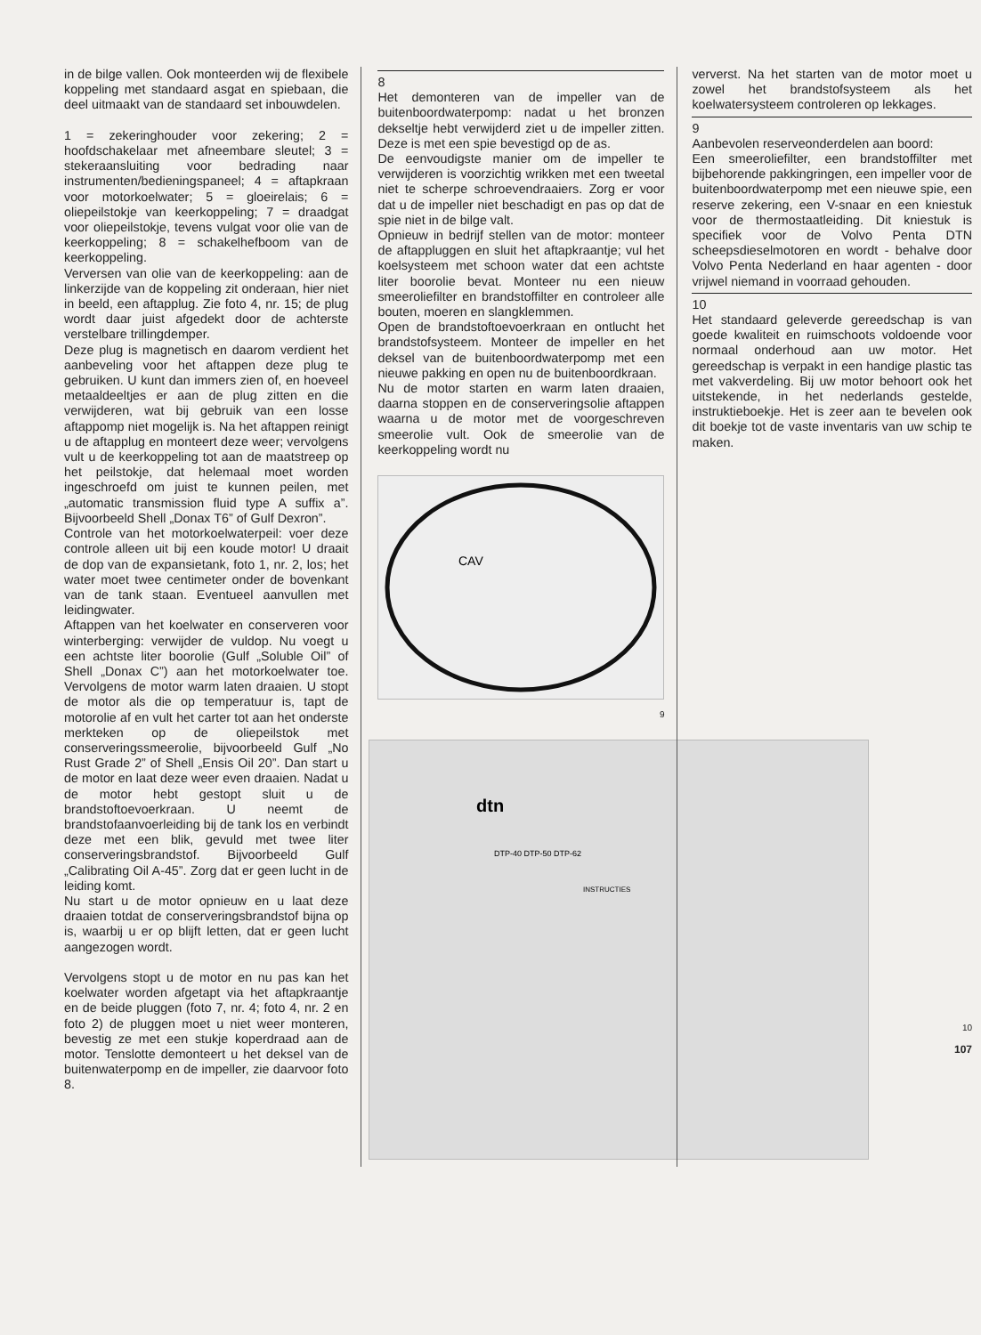in de bilge vallen. Ook monteerden wij de flexibele koppeling met standaard asgat en spiebaan, die deel uitmaakt van de standaard set inbouwdelen.
1 = zekeringhouder voor zekering; 2 = hoofdschakelaar met afneembare sleutel; 3 = stekeraansluiting voor bedrading naar instrumenten/bedieningspaneel; 4 = aftapkraan voor motorkoelwater; 5 = gloeirelais; 6 = oliepeilstokje van keerkoppeling; 7 = draadgat voor oliepeilstokje, tevens vulgat voor olie van de keerkoppeling; 8 = schakelhefboom van de keerkoppeling.
Verversen van olie van de keerkoppeling: aan de linkerzijde van de koppeling zit onderaan, hier niet in beeld, een aftapplug. Zie foto 4, nr. 15; de plug wordt daar juist afgedekt door de achterste verstelbare trillingdemper.
Deze plug is magnetisch en daarom verdient het aanbeveling voor het aftappen deze plug te gebruiken. U kunt dan immers zien of, en hoeveel metaaldeeltjes er aan de plug zitten en die verwijderen, wat bij gebruik van een losse aftappomp niet mogelijk is. Na het aftappen reinigt u de aftapplug en monteert deze weer; vervolgens vult u de keerkoppeling tot aan de maatstreep op het peilstokje, dat helemaal moet worden ingeschroefd om juist te kunnen peilen, met „automatic transmission fluid type A suffix a”. Bijvoorbeeld Shell „Donax T6” of Gulf Dexron”.
Controle van het motorkoelwaterpeil: voer deze controle alleen uit bij een koude motor! U draait de dop van de expansietank, foto 1, nr. 2, los; het water moet twee centimeter onder de bovenkant van de tank staan. Eventueel aanvullen met leidingwater.
Aftappen van het koelwater en conserveren voor winterberging: verwijder de vuldop. Nu voegt u een achtste liter boorolie (Gulf „Soluble Oil” of Shell „Donax C”) aan het motorkoelwater toe. Vervolgens de motor warm laten draaien. U stopt de motor als die op temperatuur is, tapt de motorolie af en vult het carter tot aan het onderste merkteken op de oliepeilstok met conserveringssmeerolie, bijvoorbeeld Gulf „No Rust Grade 2” of Shell „Ensis Oil 20”. Dan start u de motor en laat deze weer even draaien. Nadat u de motor hebt gestopt sluit u de brandstoftoevoerkraan. U neemt de brandstofaanvoerleiding bij de tank los en verbindt deze met een blik, gevuld met twee liter conserveringsbrandstof. Bijvoorbeeld Gulf „Calibrating Oil A-45”. Zorg dat er geen lucht in de leiding komt.
Nu start u de motor opnieuw en u laat deze draaien totdat de conserveringsbrandstof bijna op is, waarbij u er op blijft letten, dat er geen lucht aangezogen wordt.
Vervolgens stopt u de motor en nu pas kan het koelwater worden afgetapt via het aftapkraantje en de beide pluggen (foto 7, nr. 4; foto 4, nr. 2 en foto 2) de pluggen moet u niet weer monteren, bevestig ze met een stukje koperdraad aan de motor. Tenslotte demonteert u het deksel van de buitenwaterpomp en de impeller, zie daarvoor foto 8.
8
Het demonteren van de impeller van de buitenboordwaterpomp: nadat u het bronzen dekseltje hebt verwijderd ziet u de impeller zitten. Deze is met een spie bevestigd op de as.
De eenvoudigste manier om de impeller te verwijderen is voorzichtig wrikken met een tweetal niet te scherpe schroevendraaiers. Zorg er voor dat u de impeller niet beschadigt en pas op dat de spie niet in de bilge valt.
Opnieuw in bedrijf stellen van de motor: monteer de aftappluggen en sluit het aftapkraantje; vul het koelsysteem met schoon water dat een achtste liter boorolie bevat. Monteer nu een nieuw smeeroliefilter en brandstoffilter en controleer alle bouten, moeren en slangklemmen.
Open de brandstoftoevoerkraan en ontlucht het brandstofsysteem. Monteer de impeller en het deksel van de buitenboordwaterpomp met een nieuwe pakking en open nu de buitenboordkraan.
Nu de motor starten en warm laten draaien, daarna stoppen en de conserveringsolie aftappen waarna u de motor met de voorgeschreven smeerolie vult. Ook de smeerolie van de keerkoppeling wordt nu
CAV
9
dtn
DTP-40 DTP-50 DTP-62
INSTRUCTIES
ververst. Na het starten van de motor moet u zowel het brandstofsysteem als het koelwatersysteem controleren op lekkages.
9
Aanbevolen reserveonderdelen aan boord:
Een smeeroliefilter, een brandstoffilter met bijbehorende pakkingringen, een impeller voor de buitenboordwaterpomp met een nieuwe spie, een reserve zekering, een V-snaar en een kniestuk voor de thermostaatleiding. Dit kniestuk is specifiek voor de Volvo Penta DTN scheepsdieselmotoren en wordt - behalve door Volvo Penta Nederland en haar agenten - door vrijwel niemand in voorraad gehouden.
10
Het standaard geleverde gereedschap is van goede kwaliteit en ruimschoots voldoende voor normaal onderhoud aan uw motor. Het gereedschap is verpakt in een handige plastic tas met vakverdeling. Bij uw motor behoort ook het uitstekende, in het nederlands gestelde, instruktieboekje. Het is zeer aan te bevelen ook dit boekje tot de vaste inventaris van uw schip te maken.
10
107